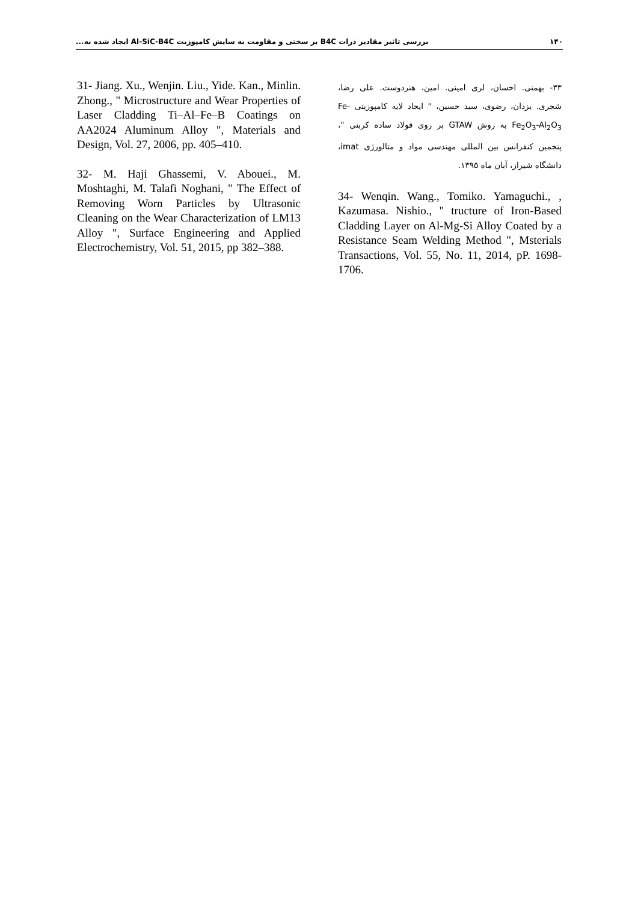۱۴۰ بررسی تاثیر مقادیر ذرات B4C بر سختی و مقاومت به سایش کامپوزیت Al-SiC-B4C ایجاد شده به...
31- Jiang. Xu., Wenjin. Liu., Yide. Kan., Minlin. Zhong., " Microstructure and Wear Properties of Laser Cladding Ti–Al–Fe–B Coatings on AA2024 Aluminum Alloy ", Materials and Design, Vol. 27, 2006, pp. 405–410.
32- M. Haji Ghassemi, V. Abouei., M. Moshtaghi, M. Talafi Noghani, " The Effect of Removing Worn Particles by Ultrasonic Cleaning on the Wear Characterization of LM13 Alloy ", Surface Engineering and Applied Electrochemistry, Vol. 51, 2015, pp 382–388.
۳۳- بهمنی. احسان، لری امینی. امین، هنردوست. علی رضا، شجری. یزدان، رضوی، سید حسین، " ایجاد لایه کامپوزیتی Fe-Fe<sub>2</sub>O<sub>3</sub>-Al<sub>2</sub>O<sub>3</sub> به روش GTAW بر روی فولاد ساده کربنی "، پنجمین کنفرانس بین المللی مهندسی مواد و متالورژی imat، دانشگاه شیراز، آبان ماه ۱۳۹۵.
34- Wenqin. Wang., Tomiko. Yamaguchi., , Kazumasa. Nishio., " tructure of Iron-Based Cladding Layer on Al-Mg-Si Alloy Coated by a Resistance Seam Welding Method ", Msterials Transactions, Vol. 55, No. 11, 2014, pP. 1698-1706.